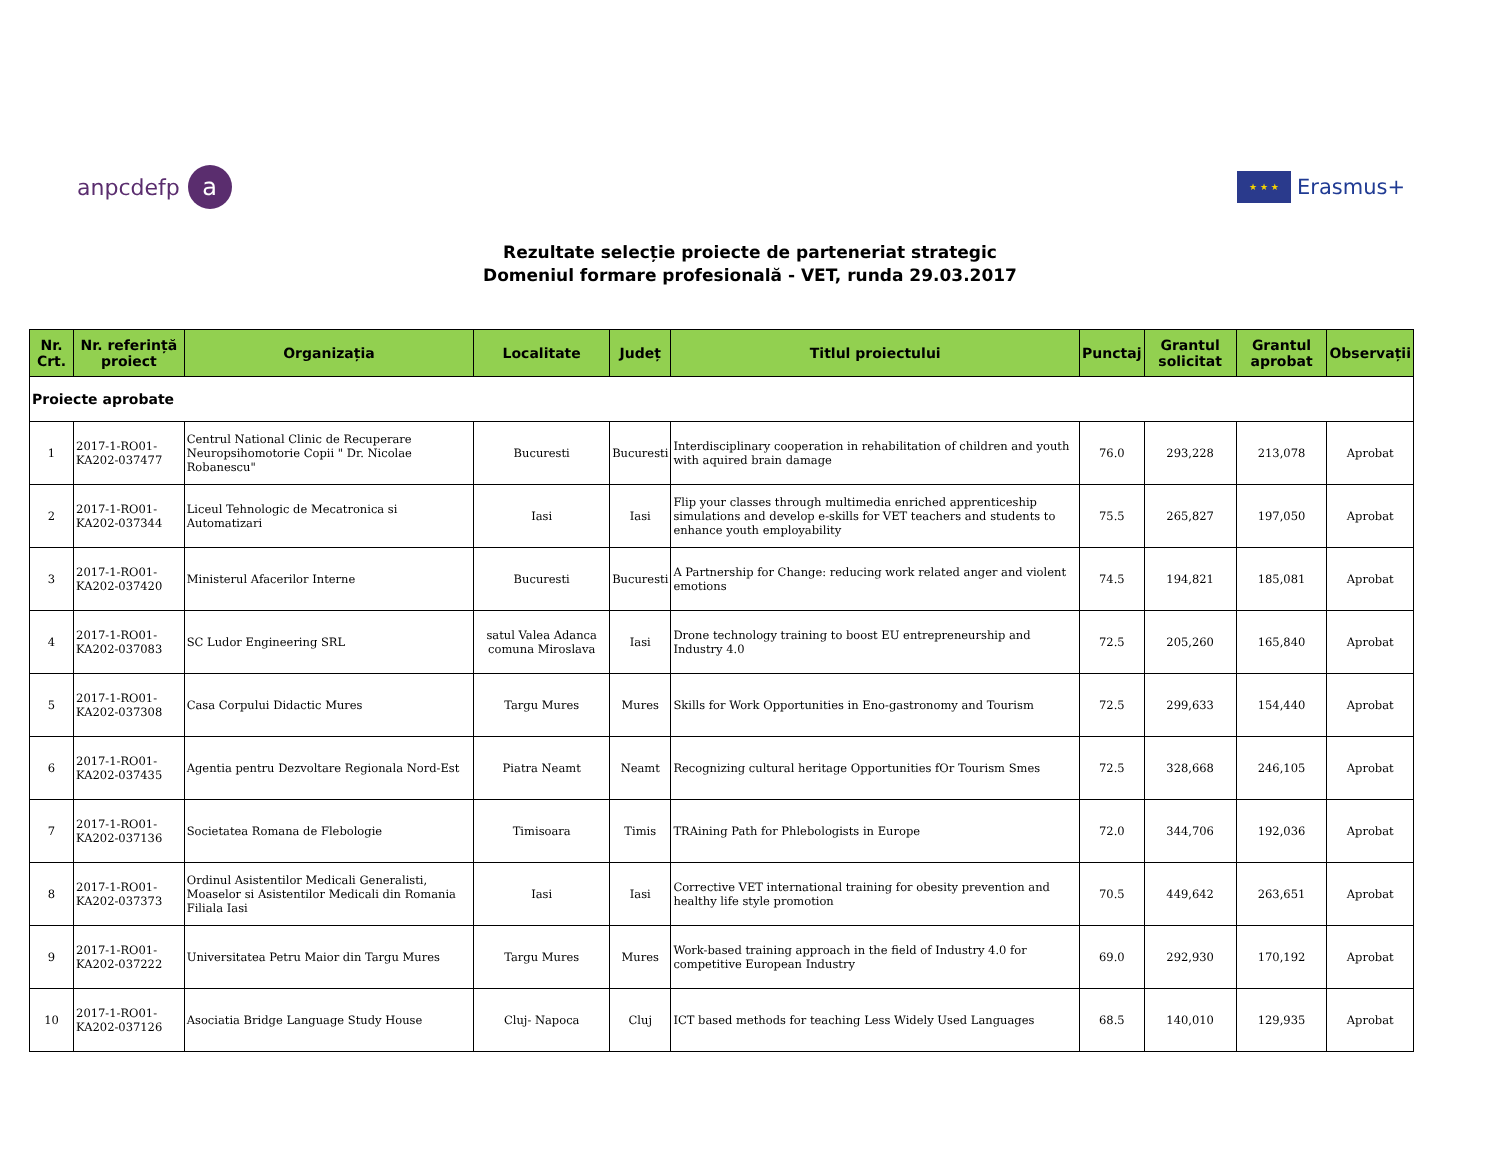anpcdefp a
★ ★ ★
Erasmus+
Rezultate selecție proiecte de parteneriat strategic
Domeniul formare profesională - VET, runda 29.03.2017
| Nr. Crt. | Nr. referință proiect | Organizația | Localitate | Județ | Titlul proiectului | Punctaj | Grantul solicitat | Grantul aprobat | Observații |
| --- | --- | --- | --- | --- | --- | --- | --- | --- | --- |
| Proiecte aprobate | | | | | | | | | |
| 1 | 2017-1-RO01-KA202-037477 | Centrul National Clinic de Recuperare Neuropsihomotorie Copii " Dr. Nicolae Robanescu" | Bucuresti | Bucuresti | Interdisciplinary cooperation in rehabilitation of children and youth with aquired brain damage | 76.0 | 293,228 | 213,078 | Aprobat |
| 2 | 2017-1-RO01-KA202-037344 | Liceul Tehnologic de Mecatronica si Automatizari | Iasi | Iasi | Flip your classes through multimedia enriched apprenticeship simulations and develop e-skills for VET teachers and students to enhance youth employability | 75.5 | 265,827 | 197,050 | Aprobat |
| 3 | 2017-1-RO01-KA202-037420 | Ministerul Afacerilor Interne | Bucuresti | Bucuresti | A Partnership for Change: reducing work related anger and violent emotions | 74.5 | 194,821 | 185,081 | Aprobat |
| 4 | 2017-1-RO01-KA202-037083 | SC Ludor Engineering SRL | satul Valea Adanca comuna Miroslava | Iasi | Drone technology training to boost EU entrepreneurship and Industry 4.0 | 72.5 | 205,260 | 165,840 | Aprobat |
| 5 | 2017-1-RO01-KA202-037308 | Casa Corpului Didactic Mures | Targu Mures | Mures | Skills for Work Opportunities in Eno-gastronomy and Tourism | 72.5 | 299,633 | 154,440 | Aprobat |
| 6 | 2017-1-RO01-KA202-037435 | Agentia pentru Dezvoltare Regionala Nord-Est | Piatra Neamt | Neamt | Recognizing cultural heritage Opportunities fOr Tourism Smes | 72.5 | 328,668 | 246,105 | Aprobat |
| 7 | 2017-1-RO01-KA202-037136 | Societatea Romana de Flebologie | Timisoara | Timis | TRAining Path for Phlebologists in Europe | 72.0 | 344,706 | 192,036 | Aprobat |
| 8 | 2017-1-RO01-KA202-037373 | Ordinul Asistentilor Medicali Generalisti, Moaselor si Asistentilor Medicali din Romania Filiala Iasi | Iasi | Iasi | Corrective VET international training for obesity prevention and healthy life style promotion | 70.5 | 449,642 | 263,651 | Aprobat |
| 9 | 2017-1-RO01-KA202-037222 | Universitatea Petru Maior din Targu Mures | Targu Mures | Mures | Work-based training approach in the field of Industry 4.0 for competitive European Industry | 69.0 | 292,930 | 170,192 | Aprobat |
| 10 | 2017-1-RO01-KA202-037126 | Asociatia Bridge Language Study House | Cluj- Napoca | Cluj | ICT based methods for teaching Less Widely Used Languages | 68.5 | 140,010 | 129,935 | Aprobat |